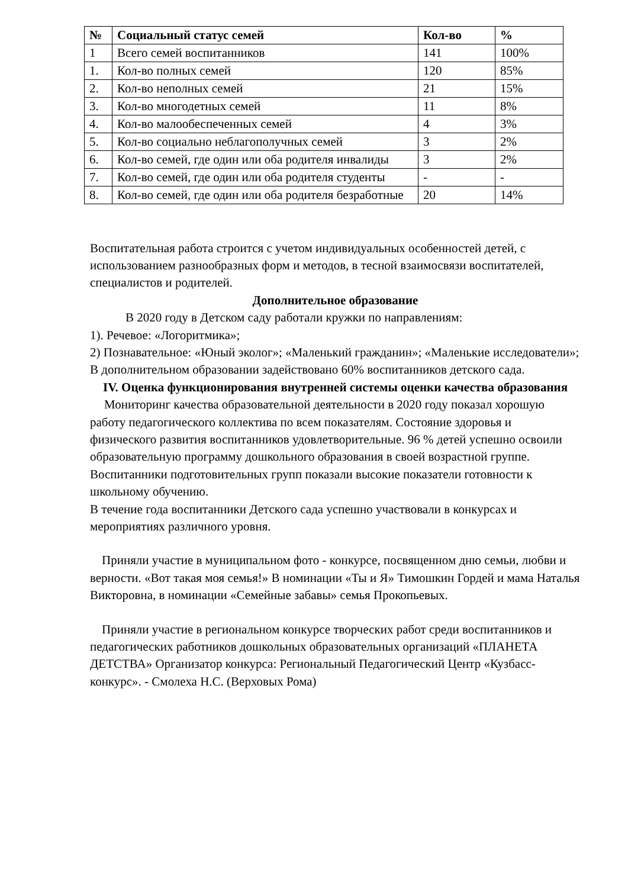| № | Социальный статус семей | Кол-во | % |
| --- | --- | --- | --- |
| 1 | Всего семей воспитанников | 141 | 100% |
| 1. | Кол-во полных семей | 120 | 85% |
| 2. | Кол-во неполных семей | 21 | 15% |
| 3. | Кол-во многодетных семей | 11 | 8% |
| 4. | Кол-во малообеспеченных семей | 4 | 3% |
| 5. | Кол-во социально неблагополучных семей | 3 | 2% |
| 6. | Кол-во семей, где один или оба родителя инвалиды | 3 | 2% |
| 7. | Кол-во семей, где один или оба родителя студенты | - | - |
| 8. | Кол-во семей, где один или оба родителя безработные | 20 | 14% |
Воспитательная работа строится с учетом индивидуальных особенностей детей, с использованием разнообразных форм и методов, в тесной взаимосвязи воспитателей, специалистов и родителей.
Дополнительное образование
В 2020 году в Детском саду работали кружки по направлениям:
1). Речевое: «Логоритмика»;
2) Познавательное: «Юный эколог»; «Маленький гражданин»; «Маленькие исследователи»;
В дополнительном образовании задействовано 60% воспитанников детского сада.
IV. Оценка функционирования внутренней системы оценки качества образования
Мониторинг качества образовательной деятельности в 2020 году показал хорошую работу педагогического коллектива по всем показателям. Состояние здоровья и физического развития воспитанников удовлетворительные. 96 % детей успешно освоили образовательную программу дошкольного образования в своей возрастной группе. Воспитанники подготовительных групп показали высокие показатели готовности к школьному обучению.
В течение года воспитанники Детского сада успешно участвовали в конкурсах и мероприятиях различного уровня.
Приняли участие в муниципальном фото - конкурсе, посвященном дню семьи, любви и верности. «Вот такая моя семья!» В номинации «Ты и Я» Тимошкин Гордей и мама Наталья Викторовна, в номинации «Семейные забавы» семья Прокопьевых.
Приняли участие в региональном конкурсе творческих работ среди воспитанников и педагогических работников дошкольных образовательных организаций «ПЛАНЕТА ДЕТСТВА» Организатор конкурса: Региональный Педагогический Центр «Кузбасс-конкурс». - Смолеха Н.С. (Верховых Рома)